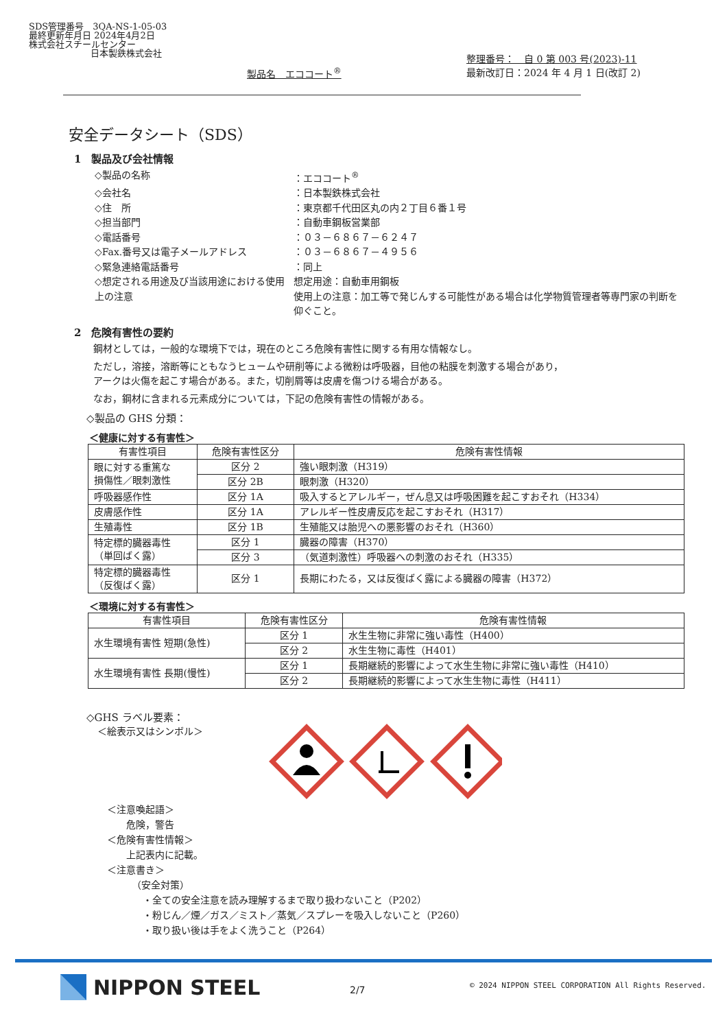SDS管理番号　3QA-NS-1-05-03
最終更新年月日 2024年4月2日
株式会社スチールセンター
日本製鉄株式会社
製品名　エココート<sup>®</sup>
整理番号：　自 0 第 003 号(2023)-11
最新改訂日：2024 年 4 月 1 日(改訂 2)
安全データシート（SDS）
1　製品及び会社情報
◇製品の名称
：エココート<sup>®</sup>
◇会社名
：日本製鉄株式会社
◇住　所
：東京都千代田区丸の内２丁目６番１号
◇担当部門
：自動車鋼板営業部
◇電話番号
：０３－６８６７－６２４７
◇Fax.番号又は電子メールアドレス
：０３－６８６７－４９５６
◇緊急連絡電話番号
：同上
◇想定される用途及び当該用途における使用上の注意
想定用途：自動車用鋼板
使用上の注意：加工等で発じんする可能性がある場合は化学物質管理者等専門家の判断を仰ぐこと。
2　危険有害性の要約
鋼材としては，一般的な環境下では，現在のところ危険有害性に関する有用な情報なし。
ただし，溶接，溶断等にともなうヒュームや研削等による微粉は呼吸器，目他の粘膜を刺激する場合があり，
アークは火傷を起こす場合がある。また，切削屑等は皮膚を傷つける場合がある。
なお，鋼材に含まれる元素成分については，下記の危険有害性の情報がある。
◇製品の GHS 分類：
＜健康に対する有害性＞
| 有害性項目 | 危険有害性区分 | 危険有害性情報 |
| --- | --- | --- |
| 眼に対する重篤な 損傷性／眼刺激性 | 区分 2 | 強い眼刺激（H319） |
| | 区分 2B | 眼刺激（H320） |
| 呼吸器感作性 | 区分 1A | 吸入するとアレルギー，ぜん息又は呼吸困難を起こすおそれ（H334） |
| 皮膚感作性 | 区分 1A | アレルギー性皮膚反応を起こすおそれ（H317） |
| 生殖毒性 | 区分 1B | 生殖能又は胎児への悪影響のおそれ（H360） |
| 特定標的臓器毒性 （単回ばく露） | 区分 1 | 臓器の障害（H370） |
| | 区分 3 | （気道刺激性）呼吸器への刺激のおそれ（H335） |
| 特定標的臓器毒性 （反復ばく露） | 区分 1 | 長期にわたる，又は反復ばく露による臓器の障害（H372） |
＜環境に対する有害性＞
| 有害性項目 | 危険有害性区分 | 危険有害性情報 |
| --- | --- | --- |
| 水生環境有害性 短期(急性) | 区分 1 | 水生生物に非常に強い毒性（H400） |
| | 区分 2 | 水生生物に毒性（H401） |
| 水生環境有害性 長期(慢性) | 区分 1 | 長期継続的影響によって水生生物に非常に強い毒性（H410） |
| | 区分 2 | 長期継続的影響によって水生生物に毒性（H411） |
◇GHS ラベル要素：
＜絵表示又はシンボル＞
＜注意喚起語＞
危険，警告
＜危険有害性情報＞
上記表内に記載。
＜注意書き＞
（安全対策）
・全ての安全注意を読み理解するまで取り扱わないこと（P202）
・粉じん／煙／ガス／ミスト／蒸気／スプレーを吸入しないこと（P260）
・取り扱い後は手をよく洗うこと（P264）
NIPPON STEEL 2/7
© 2024 NIPPON STEEL CORPORATION All Rights Reserved.